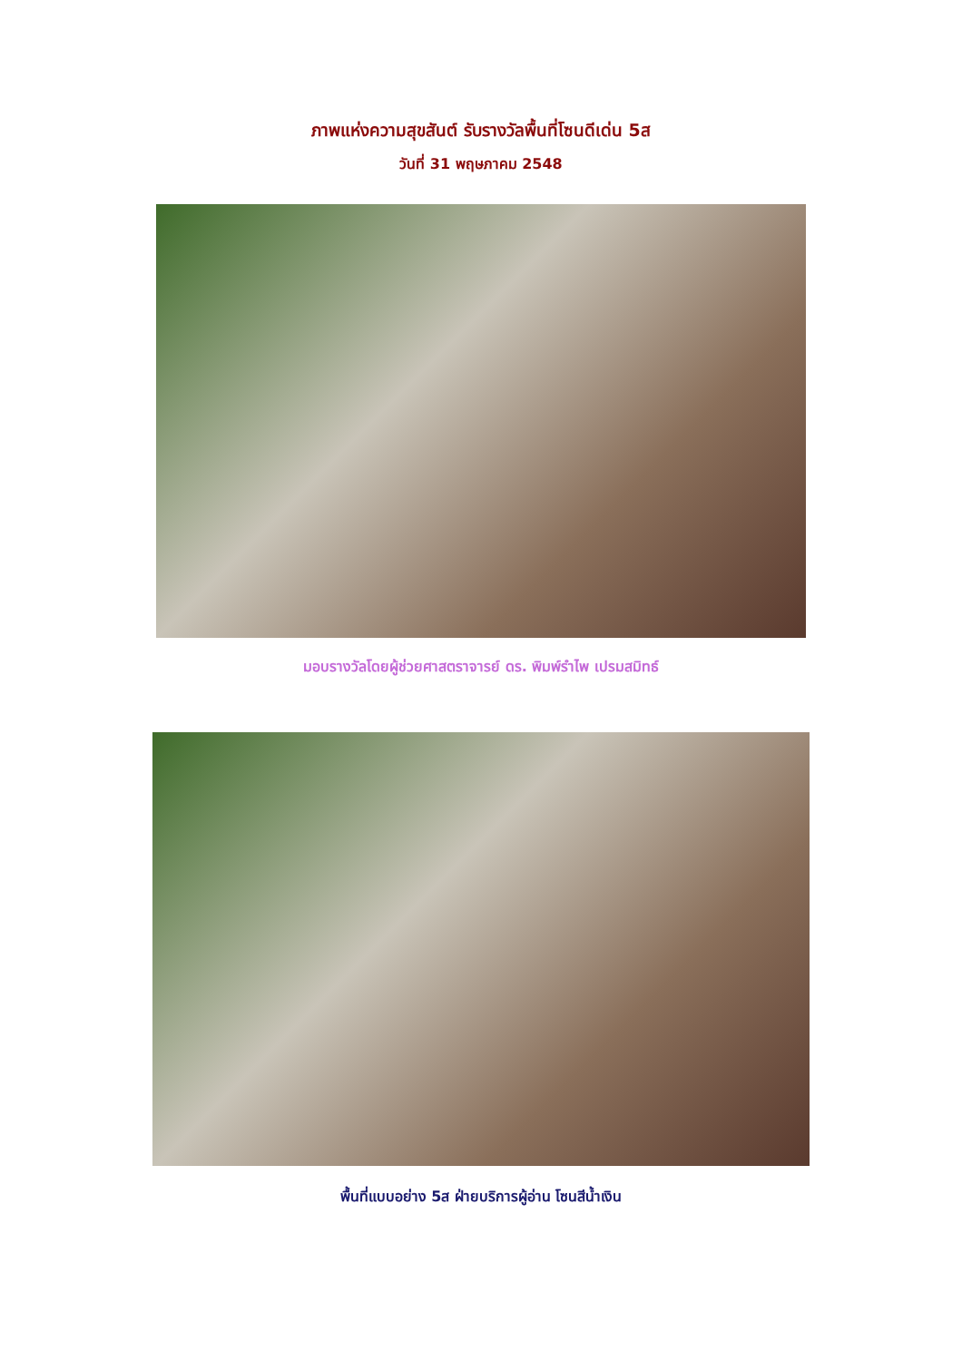ภาพแห่งความสุขสันต์ รับรางวัลพื้นที่โซนดีเด่น 5ส
วันที่ 31 พฤษภาคม 2548
มอบรางวัลโดยผู้ช่วยศาสตราจารย์ ดร. พิมพ์รำไพ เปรมสมิทธ์
พื้นที่แบบอย่าง 5ส ฝ่ายบริการผู้อ่าน โซนสีน้ำเงิน